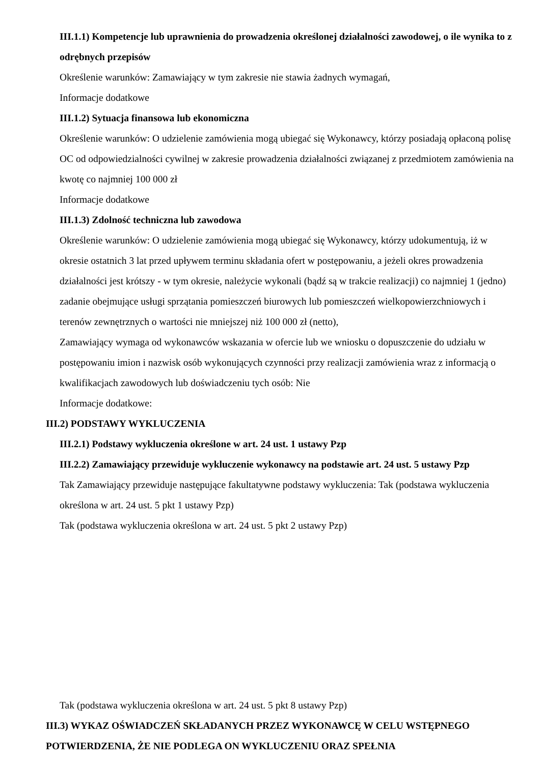III.1.1) Kompetencje lub uprawnienia do prowadzenia określonej działalności zawodowej, o ile wynika to z odrębnych przepisów
Określenie warunków: Zamawiający w tym zakresie nie stawia żadnych wymagań,
Informacje dodatkowe
III.1.2) Sytuacja finansowa lub ekonomiczna
Określenie warunków: O udzielenie zamówienia mogą ubiegać się Wykonawcy, którzy posiadają opłaconą polisę OC od odpowiedzialności cywilnej w zakresie prowadzenia działalności związanej z przedmiotem zamówienia na kwotę co najmniej 100 000 zł
Informacje dodatkowe
III.1.3) Zdolność techniczna lub zawodowa
Określenie warunków: O udzielenie zamówienia mogą ubiegać się Wykonawcy, którzy udokumentują, iż w okresie ostatnich 3 lat przed upływem terminu składania ofert w postępowaniu, a jeżeli okres prowadzenia działalności jest krótszy - w tym okresie, należycie wykonali (bądź są w trakcie realizacji) co najmniej 1 (jedno) zadanie obejmujące usługi sprzątania pomieszczeń biurowych lub pomieszczeń wielkopowierzchniowych i terenów zewnętrznych o wartości nie mniejszej niż 100 000 zł (netto),
Zamawiający wymaga od wykonawców wskazania w ofercie lub we wniosku o dopuszczenie do udziału w postępowaniu imion i nazwisk osób wykonujących czynności przy realizacji zamówienia wraz z informacją o kwalifikacjach zawodowych lub doświadczeniu tych osób: Nie
Informacje dodatkowe:
III.2) PODSTAWY WYKLUCZENIA
III.2.1) Podstawy wykluczenia określone w art. 24 ust. 1 ustawy Pzp
III.2.2) Zamawiający przewiduje wykluczenie wykonawcy na podstawie art. 24 ust. 5 ustawy Pzp
Tak Zamawiający przewiduje następujące fakultatywne podstawy wykluczenia: Tak (podstawa wykluczenia określona w art. 24 ust. 5 pkt 1 ustawy Pzp)
Tak (podstawa wykluczenia określona w art. 24 ust. 5 pkt 2 ustawy Pzp)
Tak (podstawa wykluczenia określona w art. 24 ust. 5 pkt 8 ustawy Pzp)
III.3) WYKAZ OŚWIADCZEŃ SKŁADANYCH PRZEZ WYKONAWCĘ W CELU WSTĘPNEGO POTWIERDZENIA, ŻE NIE PODLEGA ON WYKLUCZENIU ORAZ SPEŁNIA